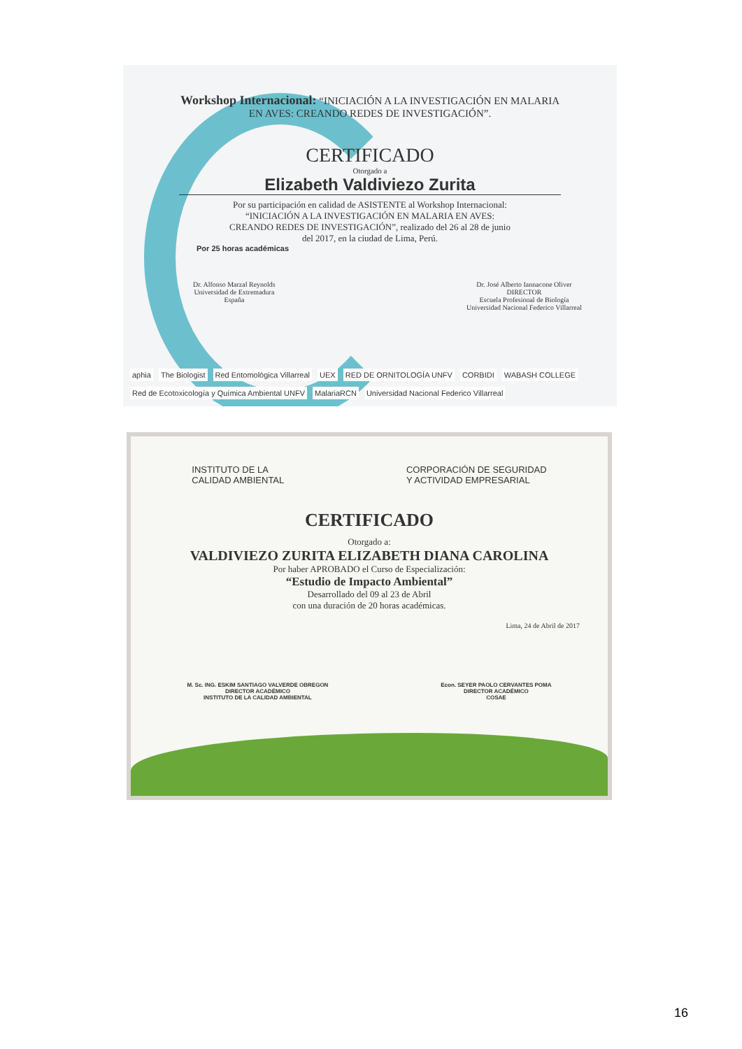Workshop Internacional: “INICIACIÓN A LA INVESTIGACIÓN EN MALARIA
EN AVES: CREANDO REDES DE INVESTIGACIÓN”.
CERTIFICADO
Otorgado a
Elizabeth Valdiviezo Zurita
Por su participación en calidad de ASISTENTE al Workshop Internacional:
“INICIACIÓN A LA INVESTIGACIÓN EN MALARIA EN AVES:
CREANDO REDES DE INVESTIGACIÓN”, realizado del 26 al 28 de junio
del 2017, en la ciudad de Lima, Perú.
Por 25 horas académicas
Dr. Alfonso Marzal Reynolds
Universidad de Extremadura
España
Dr. José Alberto Iannacone Oliver
DIRECTOR
Escuela Profesional de Biología
Universidad Nacional Federico Villarreal
aphia The Biologist Red Entomológica Villarreal UEX RED DE ORNITOLOGÍA UNFV CORBIDI WABASH COLLEGE Red de Ecotoxicología y Química Ambiental UNFV MalariaRCN Universidad Nacional Federico Villarreal
INSTITUTO DE LA
CALIDAD AMBIENTAL
CORPORACIÓN DE SEGURIDAD
Y ACTIVIDAD EMPRESARIAL
CERTIFICADO
Otorgado a:
VALDIVIEZO ZURITA ELIZABETH DIANA CAROLINA
Por haber APROBADO el Curso de Especialización:
“Estudio de Impacto Ambiental”
Desarrollado del 09 al 23 de Abril
con una duración de 20 horas académicas.
Lima, 24 de Abril de 2017
M. Sc. ING. ESKIM SANTIAGO VALVERDE OBREGON
DIRECTOR ACADÉMICO
INSTITUTO DE LA CALIDAD AMBIENTAL
Econ. SEYER PAOLO CERVANTES POMA
DIRECTOR ACADÉMICO
COSAE
16